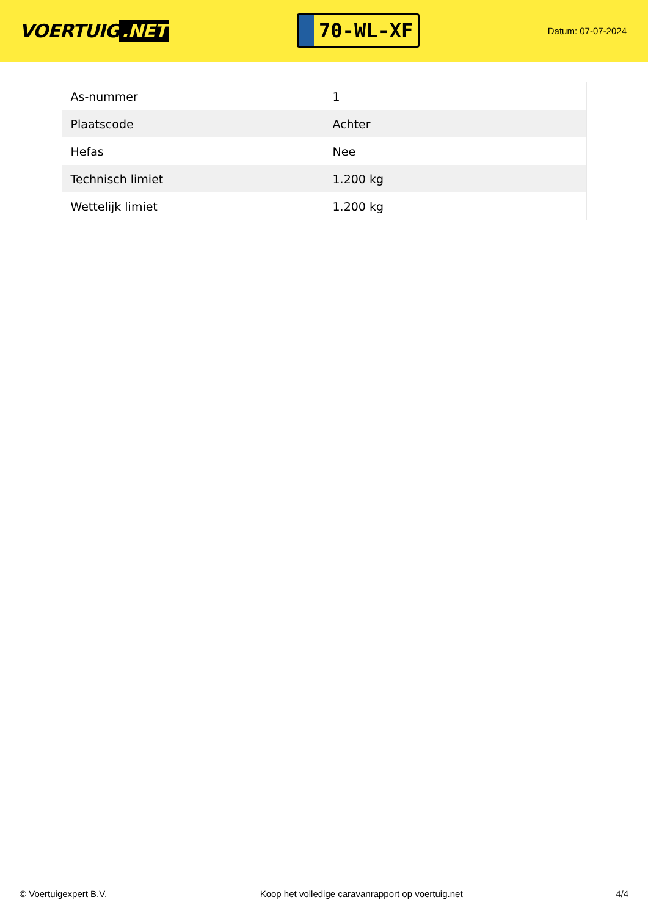VOERTUIG.NET
70-WL-XF
Datum: 07-07-2024
| As-nummer | 1 |
| Plaatscode | Achter |
| Hefas | Nee |
| Technisch limiet | 1.200 kg |
| Wettelijk limiet | 1.200 kg |
© Voertuigexpert B.V. Koop het volledige caravanrapport op voertuig.net 4/4